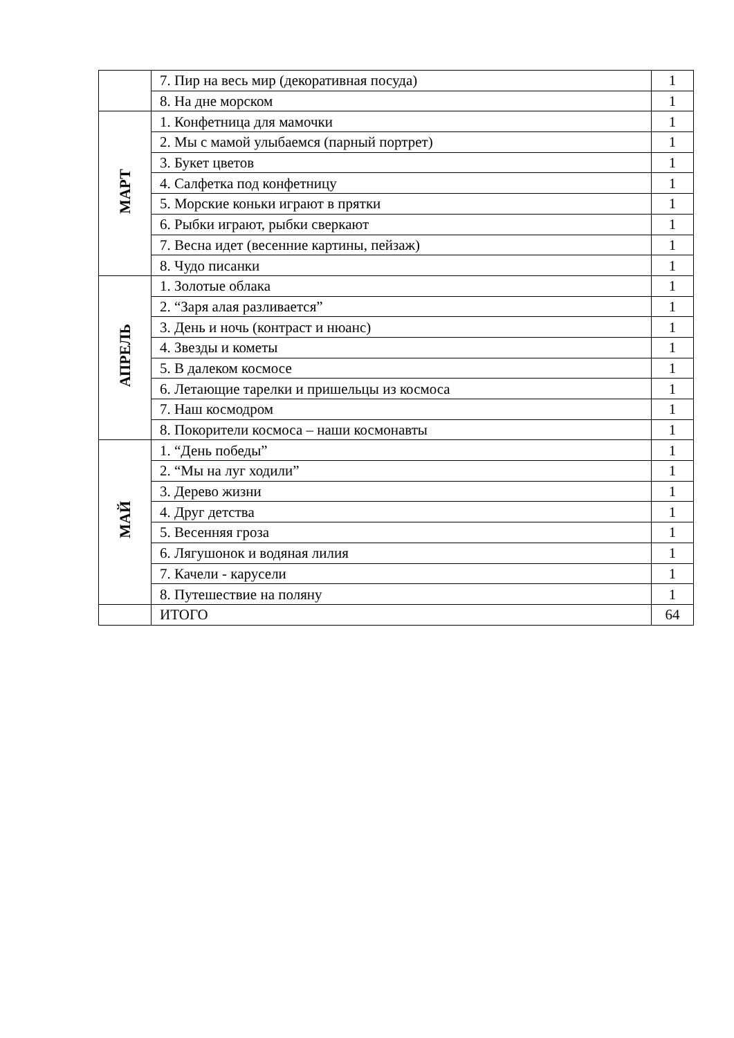| | 7. Пир на весь мир (декоративная посуда) | 1 |
| | 8. На дне морском | 1 |
| МАРТ | 1. Конфетница для мамочки | 1 |
| | 2. Мы с мамой улыбаемся (парный портрет) | 1 |
| | 3. Букет цветов | 1 |
| | 4. Салфетка под конфетницу | 1 |
| | 5. Морские коньки играют в прятки | 1 |
| | 6. Рыбки играют, рыбки сверкают | 1 |
| | 7. Весна идет (весенние картины, пейзаж) | 1 |
| | 8. Чудо писанки | 1 |
| АПРЕЛЬ | 1. Золотые облака | 1 |
| | 2. “Заря алая разливается” | 1 |
| | 3. День и ночь (контраст и нюанс) | 1 |
| | 4. Звезды и кометы | 1 |
| | 5. В далеком космосе | 1 |
| | 6. Летающие тарелки и пришельцы из космоса | 1 |
| | 7. Наш космодром | 1 |
| | 8. Покорители космоса – наши космонавты | 1 |
| МАЙ | 1. “День победы” | 1 |
| | 2. “Мы на луг ходили” | 1 |
| | 3. Дерево жизни | 1 |
| | 4. Друг детства | 1 |
| | 5. Весенняя гроза | 1 |
| | 6. Лягушонок и водяная лилия | 1 |
| | 7. Качели - карусели | 1 |
| | 8. Путешествие на поляну | 1 |
| | ИТОГО | 64 |